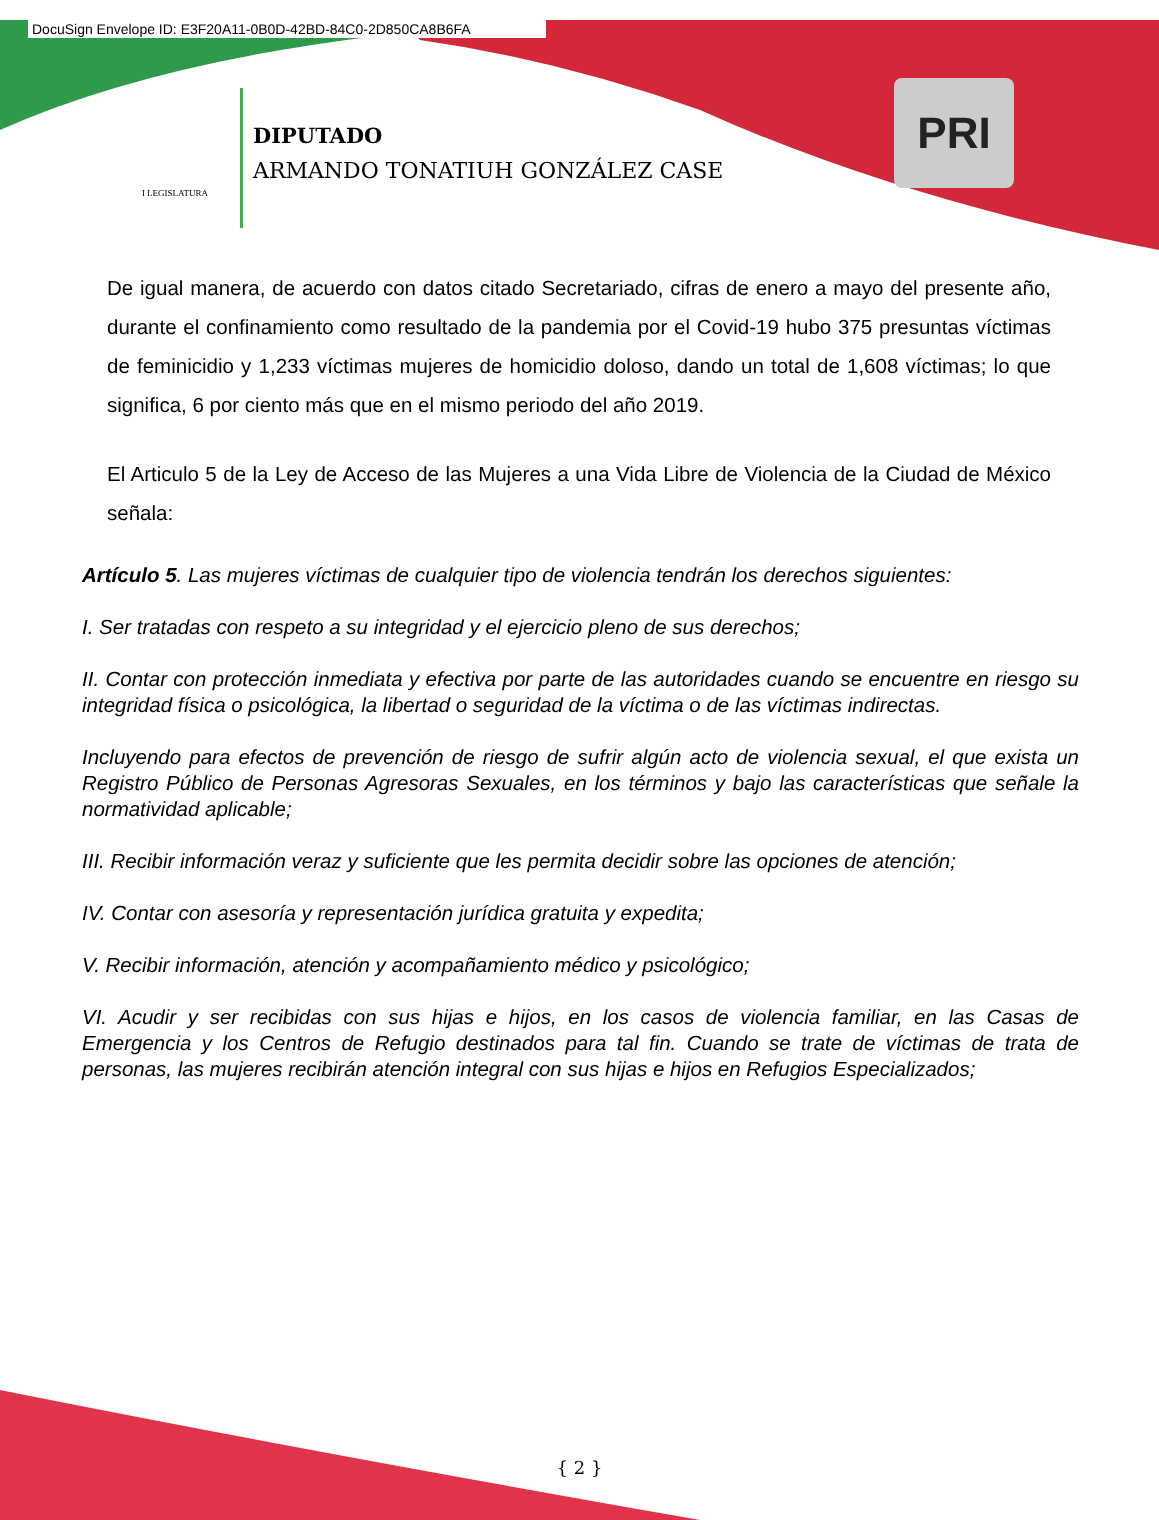DocuSign Envelope ID: E3F20A11-0B0D-42BD-84C0-2D850CA8B6FA
I LEGISLATURA
DIPUTADO
ARMANDO TONATIUH GONZÁLEZ CASE
PRI
De igual manera, de acuerdo con datos citado Secretariado, cifras de enero a mayo del presente año, durante el confinamiento como resultado de la pandemia por el Covid-19 hubo 375 presuntas víctimas de feminicidio y 1,233 víctimas mujeres de homicidio doloso, dando un total de 1,608 víctimas; lo que significa, 6 por ciento más que en el mismo periodo del año 2019.
El Articulo 5 de la Ley de Acceso de las Mujeres a una Vida Libre de Violencia de la Ciudad de México señala:
Artículo 5. Las mujeres víctimas de cualquier tipo de violencia tendrán los derechos siguientes:
I. Ser tratadas con respeto a su integridad y el ejercicio pleno de sus derechos;
II. Contar con protección inmediata y efectiva por parte de las autoridades cuando se encuentre en riesgo su integridad física o psicológica, la libertad o seguridad de la víctima o de las víctimas indirectas.
Incluyendo para efectos de prevención de riesgo de sufrir algún acto de violencia sexual, el que exista un Registro Público de Personas Agresoras Sexuales, en los términos y bajo las características que señale la normatividad aplicable;
III. Recibir información veraz y suficiente que les permita decidir sobre las opciones de atención;
IV. Contar con asesoría y representación jurídica gratuita y expedita;
V. Recibir información, atención y acompañamiento médico y psicológico;
VI. Acudir y ser recibidas con sus hijas e hijos, en los casos de violencia familiar, en las Casas de Emergencia y los Centros de Refugio destinados para tal fin. Cuando se trate de víctimas de trata de personas, las mujeres recibirán atención integral con sus hijas e hijos en Refugios Especializados;
{ 2 }